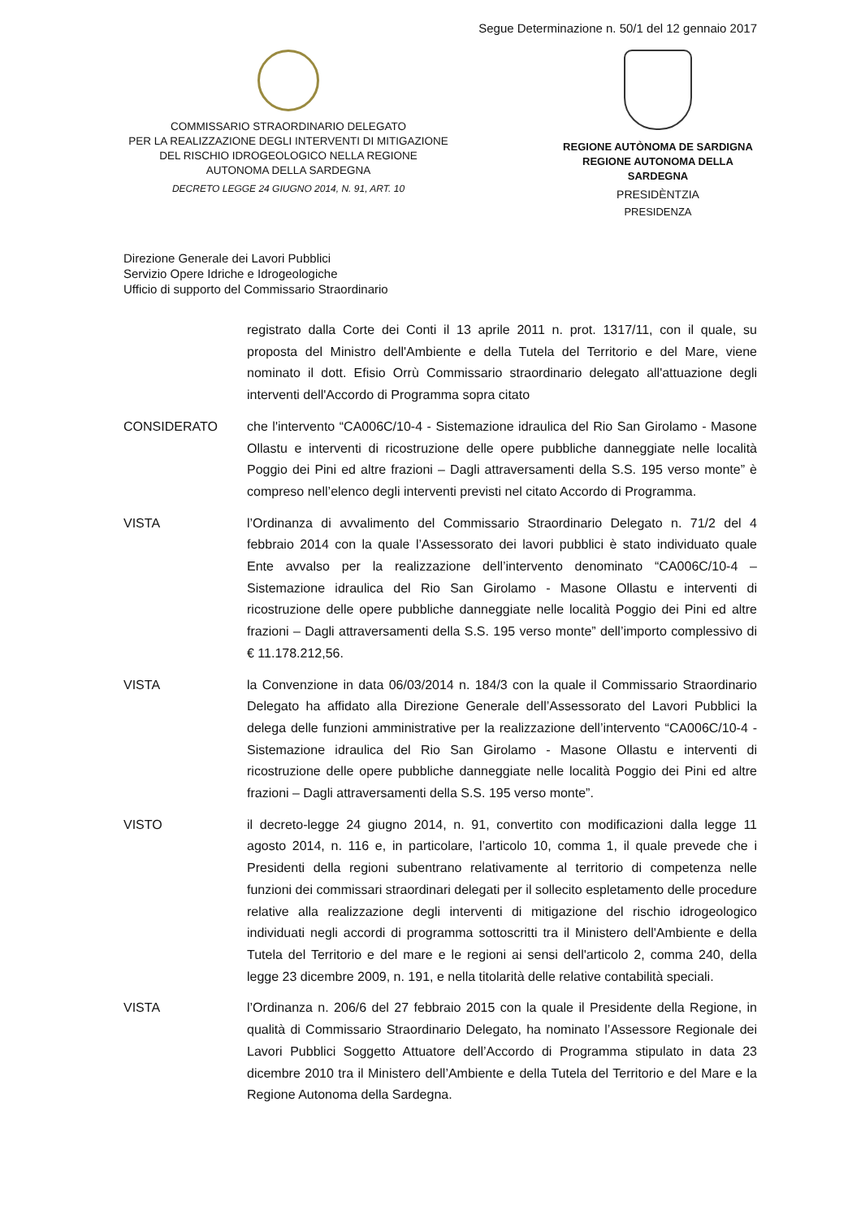Segue Determinazione n. 50/1 del 12 gennaio 2017
COMMISSARIO STRAORDINARIO DELEGATO
PER LA REALIZZAZIONE DEGLI INTERVENTI DI MITIGAZIONE
DEL RISCHIO IDROGEOLOGICO NELLA REGIONE
AUTONOMA DELLA SARDEGNA
DECRETO LEGGE 24 GIUGNO 2014, N. 91, ART. 10
REGIONE AUTÒNOMA DE SARDIGNA
REGIONE AUTONOMA DELLA SARDEGNA
PRESIDÈNTZIA
PRESIDENZA
Direzione Generale dei Lavori Pubblici
Servizio Opere Idriche e Idrogeologiche
Ufficio di supporto del Commissario Straordinario
registrato dalla Corte dei Conti il 13 aprile 2011 n. prot. 1317/11, con il quale, su proposta del Ministro dell'Ambiente e della Tutela del Territorio e del Mare, viene nominato il dott. Efisio Orrù Commissario straordinario delegato all'attuazione degli interventi dell'Accordo di Programma sopra citato
CONSIDERATO che l'intervento “CA006C/10-4 - Sistemazione idraulica del Rio San Girolamo - Masone Ollastu e interventi di ricostruzione delle opere pubbliche danneggiate nelle località Poggio dei Pini ed altre frazioni – Dagli attraversamenti della S.S. 195 verso monte” è compreso nell’elenco degli interventi previsti nel citato Accordo di Programma.
VISTA l’Ordinanza di avvalimento del Commissario Straordinario Delegato n. 71/2 del 4 febbraio 2014 con la quale l’Assessorato dei lavori pubblici è stato individuato quale Ente avvalso per la realizzazione dell’intervento denominato “CA006C/10-4 – Sistemazione idraulica del Rio San Girolamo - Masone Ollastu e interventi di ricostruzione delle opere pubbliche danneggiate nelle località Poggio dei Pini ed altre frazioni – Dagli attraversamenti della S.S. 195 verso monte” dell’importo complessivo di € 11.178.212,56.
VISTA la Convenzione in data 06/03/2014 n. 184/3 con la quale il Commissario Straordinario Delegato ha affidato alla Direzione Generale dell’Assessorato del Lavori Pubblici la delega delle funzioni amministrative per la realizzazione dell’intervento “CA006C/10-4 - Sistemazione idraulica del Rio San Girolamo - Masone Ollastu e interventi di ricostruzione delle opere pubbliche danneggiate nelle località Poggio dei Pini ed altre frazioni – Dagli attraversamenti della S.S. 195 verso monte”.
VISTO il decreto-legge 24 giugno 2014, n. 91, convertito con modificazioni dalla legge 11 agosto 2014, n. 116 e, in particolare, l’articolo 10, comma 1, il quale prevede che i Presidenti della regioni subentrano relativamente al territorio di competenza nelle funzioni dei commissari straordinari delegati per il sollecito espletamento delle procedure relative alla realizzazione degli interventi di mitigazione del rischio idrogeologico individuati negli accordi di programma sottoscritti tra il Ministero dell'Ambiente e della Tutela del Territorio e del mare e le regioni ai sensi dell'articolo 2, comma 240, della legge 23 dicembre 2009, n. 191, e nella titolarità delle relative contabilità speciali.
VISTA l’Ordinanza n. 206/6 del 27 febbraio 2015 con la quale il Presidente della Regione, in qualità di Commissario Straordinario Delegato, ha nominato l’Assessore Regionale dei Lavori Pubblici Soggetto Attuatore dell’Accordo di Programma stipulato in data 23 dicembre 2010 tra il Ministero dell’Ambiente e della Tutela del Territorio e del Mare e la Regione Autonoma della Sardegna.